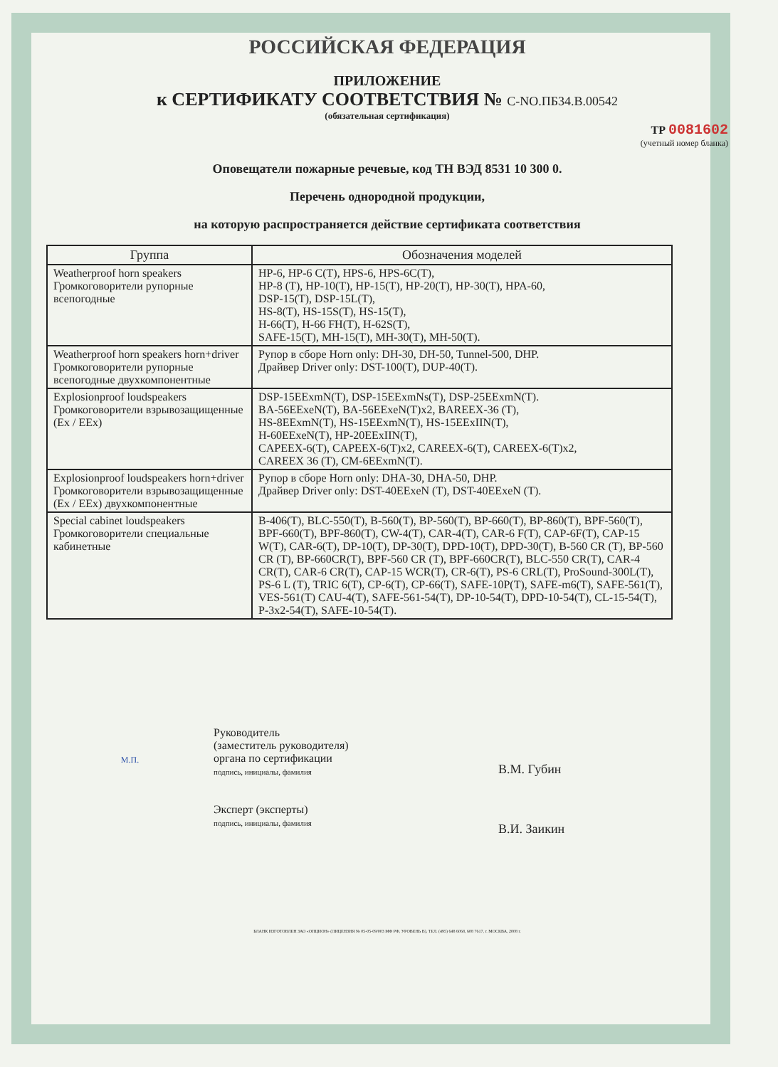РОССИЙСКАЯ ФЕДЕРАЦИЯ
ПРИЛОЖЕНИЕ
к СЕРТИФИКАТУ СООТВЕТСТВИЯ № С-NO.ПБ34.В.00542
(обязательная сертификация)
ТР 0081602
(учетный номер бланка)
Оповещатели пожарные речевые, код ТН ВЭД 8531 10 300 0.
Перечень однородной продукции,
на которую распространяется действие сертификата соответствия
| Группа | Обозначения моделей |
| --- | --- |
| Weatherproof horn speakers Громкоговорители рупорные всепогодные | HP-6, HP-6 C(T), HPS-6, HPS-6C(T), HP-8 (T), HP-10(T), HP-15(T), HP-20(T), HP-30(T), HPA-60, DSP-15(T), DSP-15L(T), HS-8(T), HS-15S(T), HS-15(T), H-66(T), H-66 FH(T), H-62S(T), SAFE-15(T), MH-15(T), MH-30(T), MH-50(T). |
| Weatherproof horn speakers horn+driver Громкоговорители рупорные всепогодные двухкомпонентные | Рупор в сборе Horn only: DH-30, DH-50, Tunnel-500, DHP. Драйвер Driver only: DST-100(T), DUP-40(T). |
| Explosionproof loudspeakers Громкоговорители взрывозащищенные (Ex / EEx) | DSP-15EExmN(T), DSP-15EExmNs(T), DSP-25EExmN(T). BA-56EExeN(T), BA-56EExeN(T)x2, BAREEX-36 (T), HS-8EExmN(T), HS-15EExmN(T), HS-15EExIIN(T), H-60EExeN(T), HP-20EExIIN(T), CAPEEX-6(T), CAPEEX-6(T)x2, CAREEX-6(T), CAREEX-6(T)x2, CAREEX 36 (T), CM-6EExmN(T). |
| Explosionproof loudspeakers horn+driver Громкоговорители взрывозащищенные (Ex / EEx) двухкомпонентные | Рупор в сборе Horn only: DHA-30, DHA-50, DHP. Драйвер Driver only: DST-40EExeN (T), DST-40EExeN (T). |
| Special cabinet loudspeakers Громкоговорители специальные кабинетные | B-406(T), BLC-550(T), B-560(T), BP-560(T), BP-660(T), BP-860(T), BPF-560(T), BPF-660(T), BPF-860(T), CW-4(T), CAR-4(T), CAR-6 F(T), CAP-6F(T), CAP-15 W(T), CAR-6(T), DP-10(T), DP-30(T), DPD-10(T), DPD-30(T), B-560 CR (T), BP-560 CR (T), BP-660CR(T), BPF-560 CR (T), BPF-660CR(T), BLC-550 CR(T), CAR-4 CR(T), CAR-6 CR(T), CAP-15 WCR(T), CR-6(T), PS-6 CRL(T), ProSound-300L(T), PS-6 L (T), TRIC 6(T), CP-6(T), CP-66(T), SAFE-10P(T), SAFE-m6(T), SAFE-561(T), VES-561(T) CAU-4(T), SAFE-561-54(T), DP-10-54(T), DPD-10-54(T), CL-15-54(T), P-3x2-54(T), SAFE-10-54(T). |
М.П.
Руководитель
(заместитель руководителя)
органа по сертификации
подпись, инициалы, фамилия
Эксперт (эксперты)
подпись, инициалы, фамилия
В.М. Губин
В.И. Заикин
БЛАНК ИЗГОТОВЛЕН ЗАО «ОПЦИОН» (ЛИЦЕНЗИЯ № 05-05-09/003 МФ РФ, УРОВЕНЬ В), ТЕЛ. (495) 648 6068, 608 7617, г. МОСКВА, 2008 г.